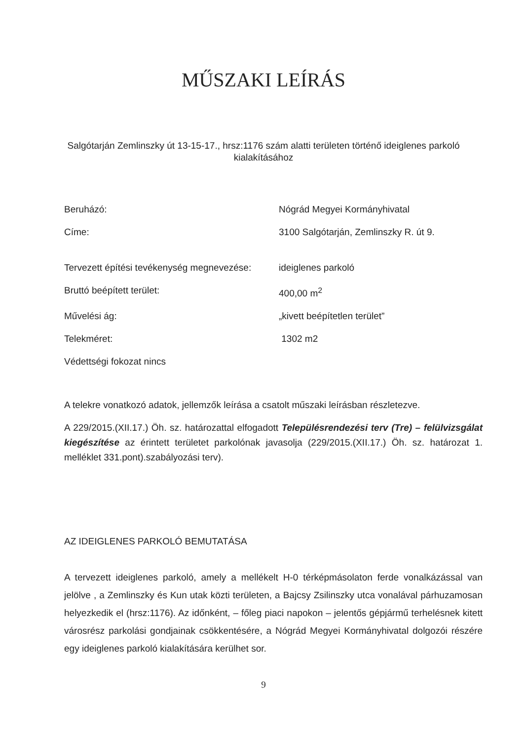MŰSZAKI LEÍRÁS
Salgótarján Zemlinszky út 13-15-17., hrsz:1176 szám alatti területen történő ideiglenes parkoló kialakításához
Beruházó: Nógrád Megyei Kormányhivatal
Címe: 3100 Salgótarján, Zemlinszky R. út 9.
Tervezett építési tevékenység megnevezése:
ideiglenes parkoló
Bruttó beépített terület: 400,00 m<sup>2</sup>
Művelési ág: „kivett beépítetlen terület”
Telekméret: 1302 m2
Védettségi fokozat nincs
A telekre vonatkozó adatok, jellemzők leírása a csatolt műszaki leírásban részletezve.
A 229/2015.(XII.17.) Öh. sz. határozattal elfogadott Településrendezési terv (Tre) – felülvizsgálat kiegészítése az érintett területet parkolónak javasolja (229/2015.(XII.17.) Öh. sz. határozat 1. melléklet 331.pont).szabályozási terv).
AZ IDEIGLENES PARKOLÓ BEMUTATÁSA
A tervezett ideiglenes parkoló, amely a mellékelt H-0 térképmásolaton ferde vonalkázással van jelölve , a Zemlinszky és Kun utak közti területen, a Bajcsy Zsilinszky utca vonalával párhuzamosan helyezkedik el (hrsz:1176). Az időnként, – főleg piaci napokon – jelentős gépjármű terhelésnek kitett városrész parkolási gondjainak csökkentésére, a Nógrád Megyei Kormányhivatal dolgozói részére egy ideiglenes parkoló kialakítására kerülhet sor.
9